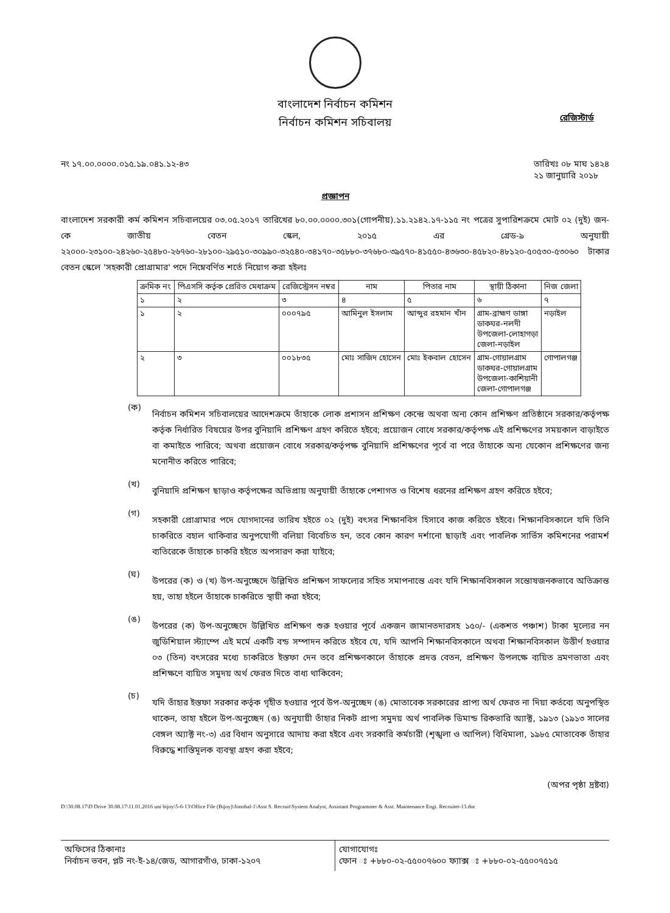বাংলাদেশ নির্বাচন কমিশন
নির্বাচন কমিশন সচিবালয়
রেজিস্টার্ড
নং ১৭.০০.০০০০.০১৫.১৯.০৪১.১২-৪৩ তারিখঃ ০৮ মাঘ ১৪২৪
২১ জানুয়ারি ২০১৮
প্রজ্ঞাপন
বাংলাদেশ সরকারী কর্ম কমিশন সচিবালয়ের ০৩.০৫.২০১৭ তারিখের ৮০.০০.০০০০.৩০১(গোপনীয়).১১.২১৪২.১৭-১১৫ নং পত্রের সুপারিশক্রমে মোট ০২ (দুই) জন-কে জাতীয় বেতন স্কেল, ২০১৫ এর গ্রেড-৯ অনুযায়ী ২২০০০-২৩১০০-২৪২৬০-২৫৪৮০-২৬৭৬০-২৮১০০-২৯৫১০-৩০৯৯০-৩২৫৪০-৩৪১৭০-৩৫৮৮০-৩৭৬৮০-৩৯৫৭০-৪১৫৫০-৪৩৬৩০-৪৫৮২০-৪৮১২০-৫০৫৩০-৫৩০৬০ টাকার বেতন স্কেলে 'সহকারী প্রোগ্রামার' পদে নিম্নেবর্ণিত শর্তে নিয়োগ করা হইলঃ
| ক্রমিক নং | পিএসসি কর্তৃক প্রেরিত মেধাক্রম | রেজিস্ট্রেসন নম্বর | নাম | পিতার নাম | স্থায়ী ঠিকানা | নিজ জেলা |
| --- | --- | --- | --- | --- | --- | --- |
| ১ | ২ | ৩ | ৪ | ৫ | ৬ | ৭ |
| ১ | ২ | ০০০৭৯৫ | আমিনুল ইসলাম | আব্দুর রহমান খাঁন | গ্রাম-ব্রাহ্মণ ডাঙ্গা ডাকঘর-নলদী উপজেলা-লোহাগড়া জেলা-নড়াইল | নড়াইল |
| ২ | ৩ | ০০১৮৩৫ | মোঃ সাজিদ হোসেন | মোঃ ইকবাল হোসেন | গ্রাম-গোয়ালগ্রাম ডাকঘর-গোয়ালগ্রাম উপজেলা-কাশিয়ানী জেলা-গোপালগঞ্জ | গোপালগঞ্জ |
(ক)
নির্বাচন কমিশন সচিবালয়ের আদেশক্রমে তাঁহাকে লোক প্রশাসন প্রশিক্ষণ কেন্দ্রে অথবা অন্য কোন প্রশিক্ষণ প্রতিষ্ঠানে সরকার/কর্তৃপক্ষ কর্তৃক নির্ধারিত বিষয়ের উপর বুনিয়াদি প্রশিক্ষণ গ্রহণ করিতে হইবে; প্রয়োজন বোধে সরকার/কর্তৃপক্ষ এই প্রশিক্ষণের সময়কাল বাড়াইতে বা কমাইতে পারিবে; অথবা প্রয়োজন বোধে সরকার/কর্তৃপক্ষ বুনিয়াদি প্রশিক্ষণের পূর্বে বা পরে তাঁহাকে অন্য যেকোন প্রশিক্ষণের জন্য মনোনীত করিতে পারিবে;
(খ)
বুনিয়াদি প্রশিক্ষণ ছাড়াও কর্তৃপক্ষের অভিপ্রায় অনুযায়ী তাঁহাকে পেশাগত ও বিশেষ ধরনের প্রশিক্ষণ গ্রহণ করিতে হইবে;
(গ)
সহকারী প্রোগ্রামার পদে যোগদানের তারিখ হইতে ০২ (দুই) বৎসর শিক্ষানবিস হিসাবে কাজ করিতে হইবে। শিক্ষানবিসকালে যদি তিনি চাকরিতে বহাল থাকিবার অনুপযোগী বলিয়া বিবেচিত হন, তবে কোন কারণ দর্শানো ছাড়াই এবং পাবলিক সার্ভিস কমিশনের পরামর্শ ব্যতিরেকে তাঁহাকে চাকরি হইতে অপসারণ করা যাইবে;
(ঘ)
উপরের (ক) ও (খ) উপ-অনুচ্ছেদে উল্লিখিত প্রশিক্ষণ সাফল্যের সহিত সমাপনান্তে এবং যদি শিক্ষানবিসকাল সন্তোষজনকভাবে অতিক্রান্ত হয়, তাহা হইলে তাঁহাকে চাকরিতে স্থায়ী করা হইবে;
(ঙ)
উপরের (ক) উপ-অনুচ্ছেদে উল্লিখিত প্রশিক্ষণ শুরু হওয়ার পূর্বে একজন জামানতদারসহ ১৫০/- (একশত পঞ্চাশ) টাকা মূল্যের নন জুডিশিয়াল স্ট্যাম্পে এই মর্মে একটি বন্ড সম্পাদন করিতে হইবে যে, যদি আপনি শিক্ষানবিসকালে অথবা শিক্ষানবিসকাল উত্তীর্ণ হওয়ার ০৩ (তিন) বৎসরের মধ্যে চাকরিতে ইস্তফা দেন তবে প্রশিক্ষণকালে তাঁহাকে প্রদত্ত বেতন, প্রশিক্ষণ উপলক্ষে ব্যয়িত ভ্রমণভাতা এবং প্রশিক্ষণে ব্যয়িত সমুদয় অর্থ ফেরত দিতে বাধ্য থাকিবেন;
(চ)
যদি তাঁহার ইস্তফা সরকার কর্তৃক গৃহীত হওয়ার পূর্বে উপ-অনুচ্ছেদ (ঙ) মোতাবেক সরকারের প্রাপ্য অর্থ ফেরত না দিয়া কর্তব্যে অনুপস্থিত থাকেন, তাহা হইলে উপ-অনুচ্ছেদ (ঙ) অনুযায়ী তাঁহার নিকট প্রাপ্য সমুদয় অর্থ পাবলিক ডিমান্ড রিকভারি অ্যাক্ট, ১৯১৩ (১৯১৩ সালের বেঙ্গল অ্যাক্ট নং-৩) এর বিধান অনুসারে আদায় করা হইবে এবং সরকারি কর্মচারী (শৃঙ্খলা ও আপিল) বিধিমালা, ১৯৮৫ মোতাবেক তাঁহার বিরুদ্ধে শাস্তিমূলক ব্যবস্থা গ্রহণ করা হইবে;
(অপর পৃষ্ঠা দ্রষ্টব্য)
D:\30.08.17\D Drive 30.08.17\11.01.2016 uni bijoy\5-6-13\Office File (Bijoy)\Jonobal-1\Asst S. Recruit\System Analyst, Assistant Programmer & Asst. Maintenance Engi. Recruitet-13.doc
অফিসের ঠিকানাঃ
নির্বাচন ভবন, প্লট নং-ই-১৪/জেড, আগারগাঁও, ঢাকা-১২০৭
যোগাযোগঃ
ফোন ঃ +৮৮০-০২-৫৫০০৭৬০০ ফ্যাক্স ঃ +৮৮০-০২-৫৫০০৭৫১৫